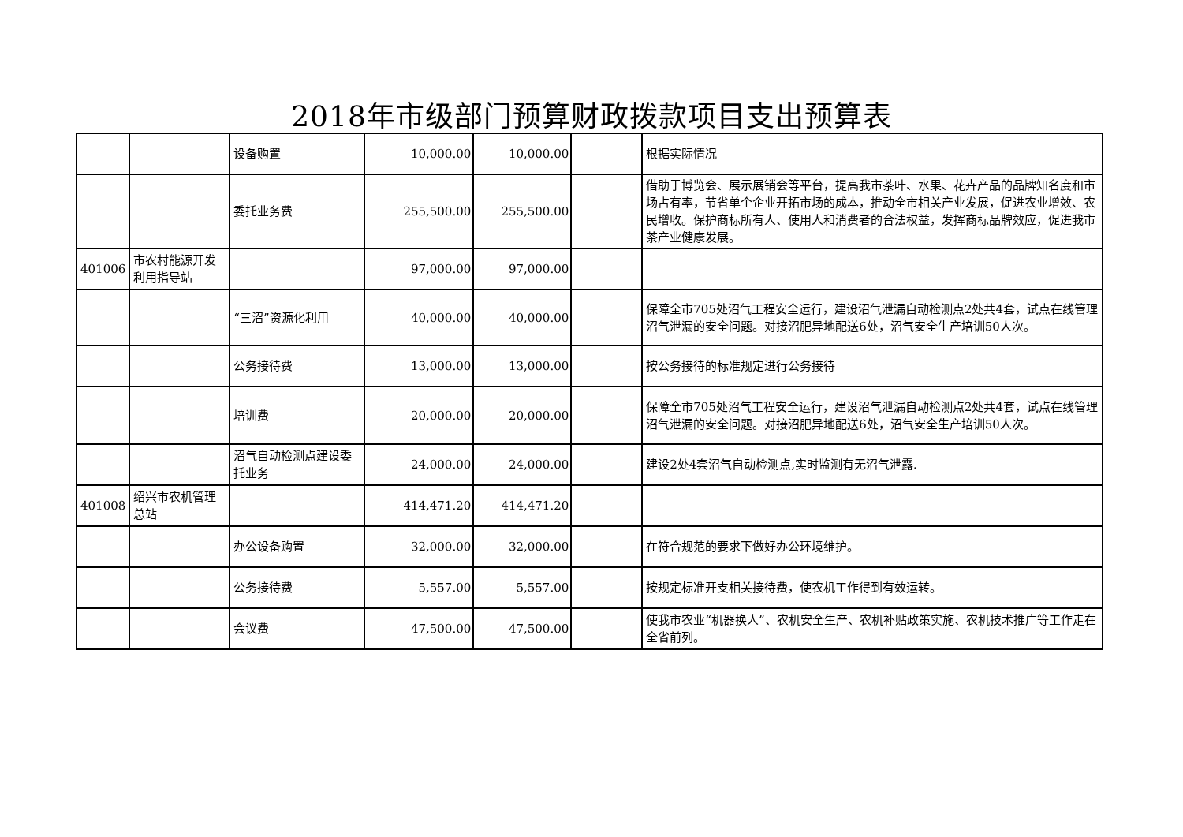2018年市级部门预算财政拨款项目支出预算表
| | | 设备购置 | 10,000.00 | 10,000.00 | | 根据实际情况 |
| | | 委托业务费 | 255,500.00 | 255,500.00 | | 借助于博览会、展示展销会等平台，提高我市茶叶、水果、花卉产品的品牌知名度和市场占有率，节省单个企业开拓市场的成本，推动全市相关产业发展，促进农业增效、农民增收。保护商标所有人、使用人和消费者的合法权益，发挥商标品牌效应，促进我市茶产业健康发展。 |
| 401006 | 市农村能源开发利用指导站 | | 97,000.00 | 97,000.00 | | |
| | | “三沼”资源化利用 | 40,000.00 | 40,000.00 | | 保障全市705处沼气工程安全运行，建设沼气泄漏自动检测点2处共4套，试点在线管理沼气泄漏的安全问题。对接沼肥异地配送6处，沼气安全生产培训50人次。 |
| | | 公务接待费 | 13,000.00 | 13,000.00 | | 按公务接待的标准规定进行公务接待 |
| | | 培训费 | 20,000.00 | 20,000.00 | | 保障全市705处沼气工程安全运行，建设沼气泄漏自动检测点2处共4套，试点在线管理沼气泄漏的安全问题。对接沼肥异地配送6处，沼气安全生产培训50人次。 |
| | | 沼气自动检测点建设委托业务 | 24,000.00 | 24,000.00 | | 建设2处4套沼气自动检测点,实时监测有无沼气泄露. |
| 401008 | 绍兴市农机管理总站 | | 414,471.20 | 414,471.20 | | |
| | | 办公设备购置 | 32,000.00 | 32,000.00 | | 在符合规范的要求下做好办公环境维护。 |
| | | 公务接待费 | 5,557.00 | 5,557.00 | | 按规定标准开支相关接待费，使农机工作得到有效运转。 |
| | | 会议费 | 47,500.00 | 47,500.00 | | 使我市农业“机器换人”、农机安全生产、农机补贴政策实施、农机技术推广等工作走在全省前列。 |